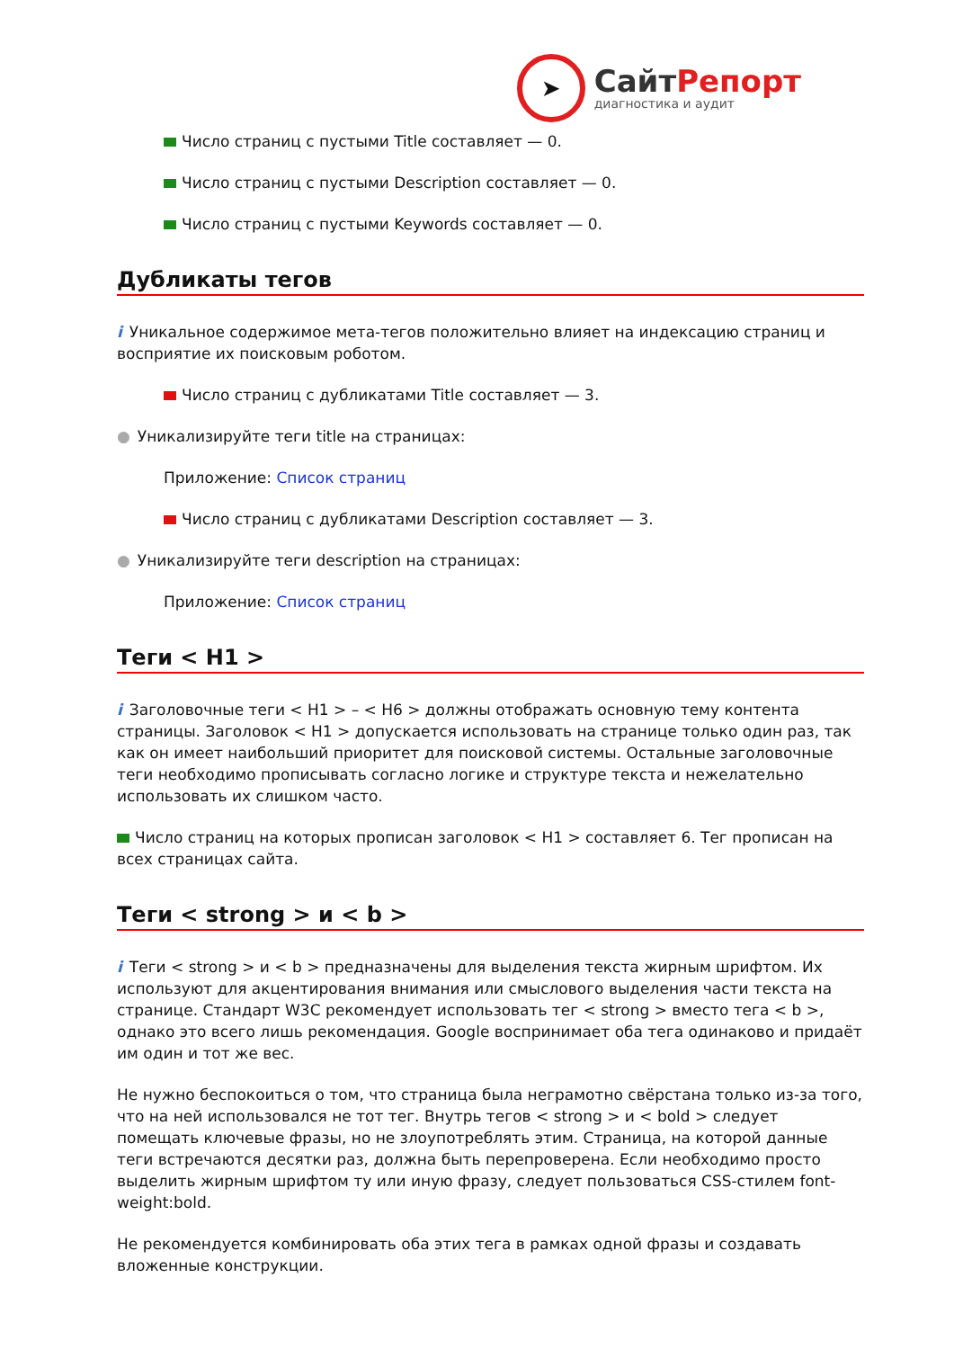➤
СайтРепорт
диагностика и аудит
Число страниц с пустыми Title составляет — 0.
Число страниц с пустыми Description составляет — 0.
Число страниц с пустыми Keywords составляет — 0.
Дубликаты тегов
i Уникальное содержимое мета-тегов положительно влияет на индексацию страниц и восприятие их поисковым роботом.
Число страниц с дубликатами Title составляет — 3.
● Уникализируйте теги title на страницах:
Приложение: Список страниц
Число страниц с дубликатами Description составляет — 3.
● Уникализируйте теги description на страницах:
Приложение: Список страниц
Теги < H1 >
i Заголовочные теги < H1 > – < H6 > должны отображать основную тему контента страницы. Заголовок < H1 > допускается использовать на странице только один раз, так как он имеет наибольший приоритет для поисковой системы. Остальные заголовочные теги необходимо прописывать согласно логике и структуре текста и нежелательно использовать их слишком часто.
Число страниц на которых прописан заголовок < H1 > составляет 6. Тег прописан на всех страницах сайта.
Теги < strong > и < b >
i Теги < strong > и < b > предназначены для выделения текста жирным шрифтом. Их используют для акцентирования внимания или смыслового выделения части текста на странице. Стандарт W3C рекомендует использовать тег < strong > вместо тега < b >, однако это всего лишь рекомендация. Google воспринимает оба тега одинаково и придаёт им один и тот же вес.
Не нужно беспокоиться о том, что страница была неграмотно свёрстана только из-за того, что на ней использовался не тот тег. Внутрь тегов < strong > и < bold > следует помещать ключевые фразы, но не злоупотреблять этим. Страница, на которой данные теги встречаются десятки раз, должна быть перепроверена. Если необходимо просто выделить жирным шрифтом ту или иную фразу, следует пользоваться CSS-стилем font-weight:bold.
Не рекомендуется комбинировать оба этих тега в рамках одной фразы и создавать вложенные конструкции.